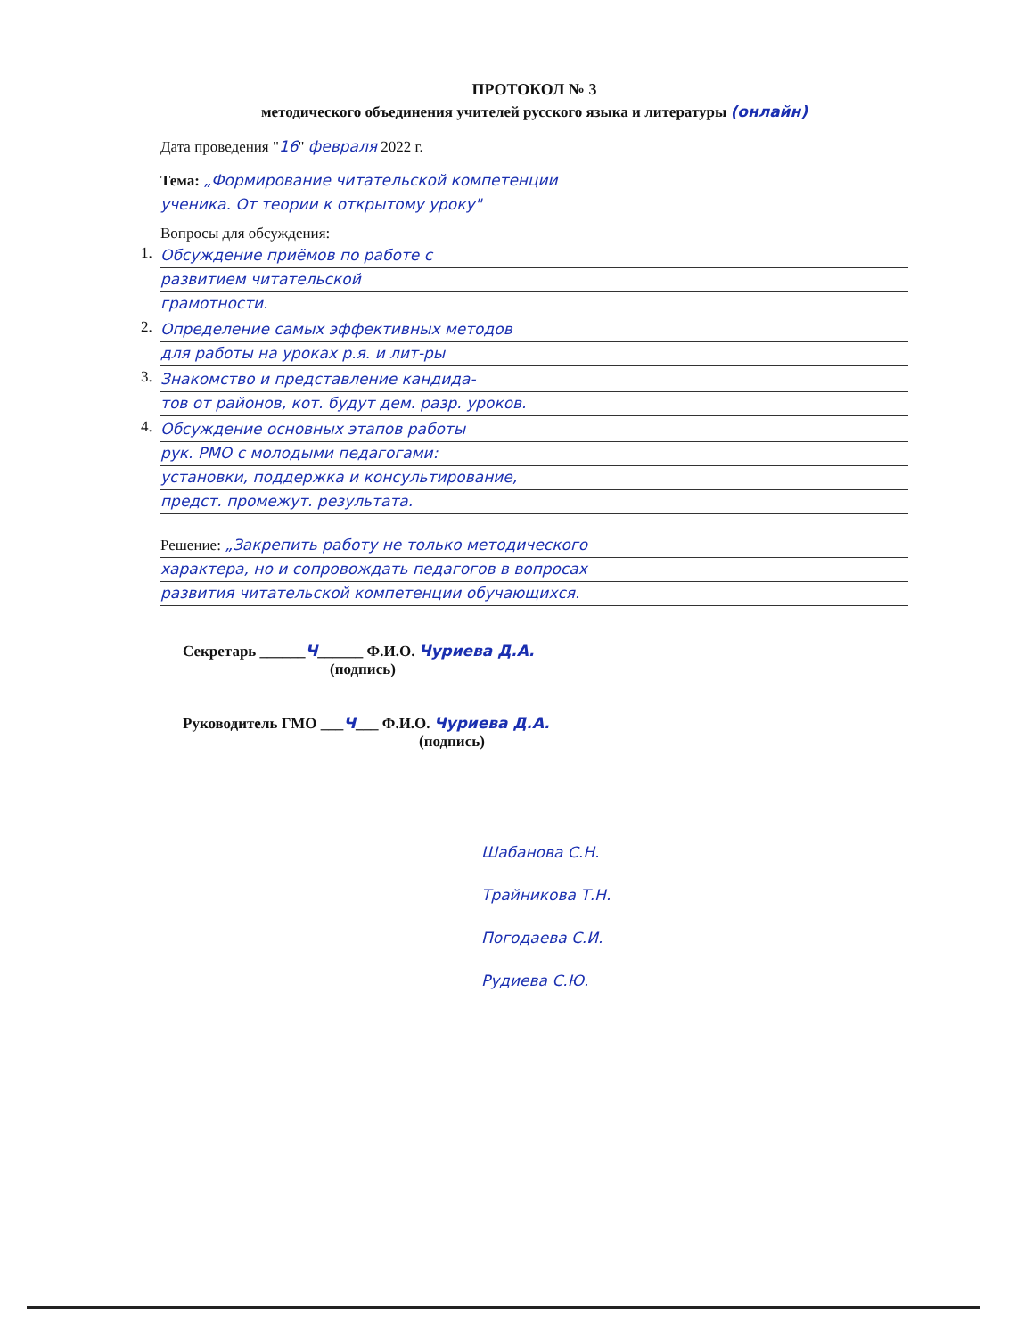ПРОТОКОЛ № 3
методического объединения учителей русского языка и литературы (онлайн)
Дата проведения "16" февраля 2022 г.
Тема: „Формирование читательской компетенции
ученика. От теории к открытому уроку"
Вопросы для обсуждения:
1. Обсуждение приёмов по работе с
развитием читательской
грамотности.
2. Определение самых эффективных методов
для работы на уроках р.я. и лит-ры
3. Знакомство и представление кандида-
тов от районов, кот. будут дем. разр. уроков.
4. Обсуждение основных этапов работы
рук. РМО с молодыми педагогами:
установки, поддержка и консультирование,
предст. промежут. результата.
Решение: „Закрепить работу не только методического
характера, но и сопровождать педагогов в вопросах
развития читательской компетенции обучающихся.
Секретарь ______Ч______ Ф.И.О. Чуриева Д.А.
(подпись)
Руководитель ГМО ___Ч___ Ф.И.О. Чуриева Д.А.
(подпись)
Шабанова С.Н.
Трайникова Т.Н.
Погодаева С.И.
Рудиева С.Ю.